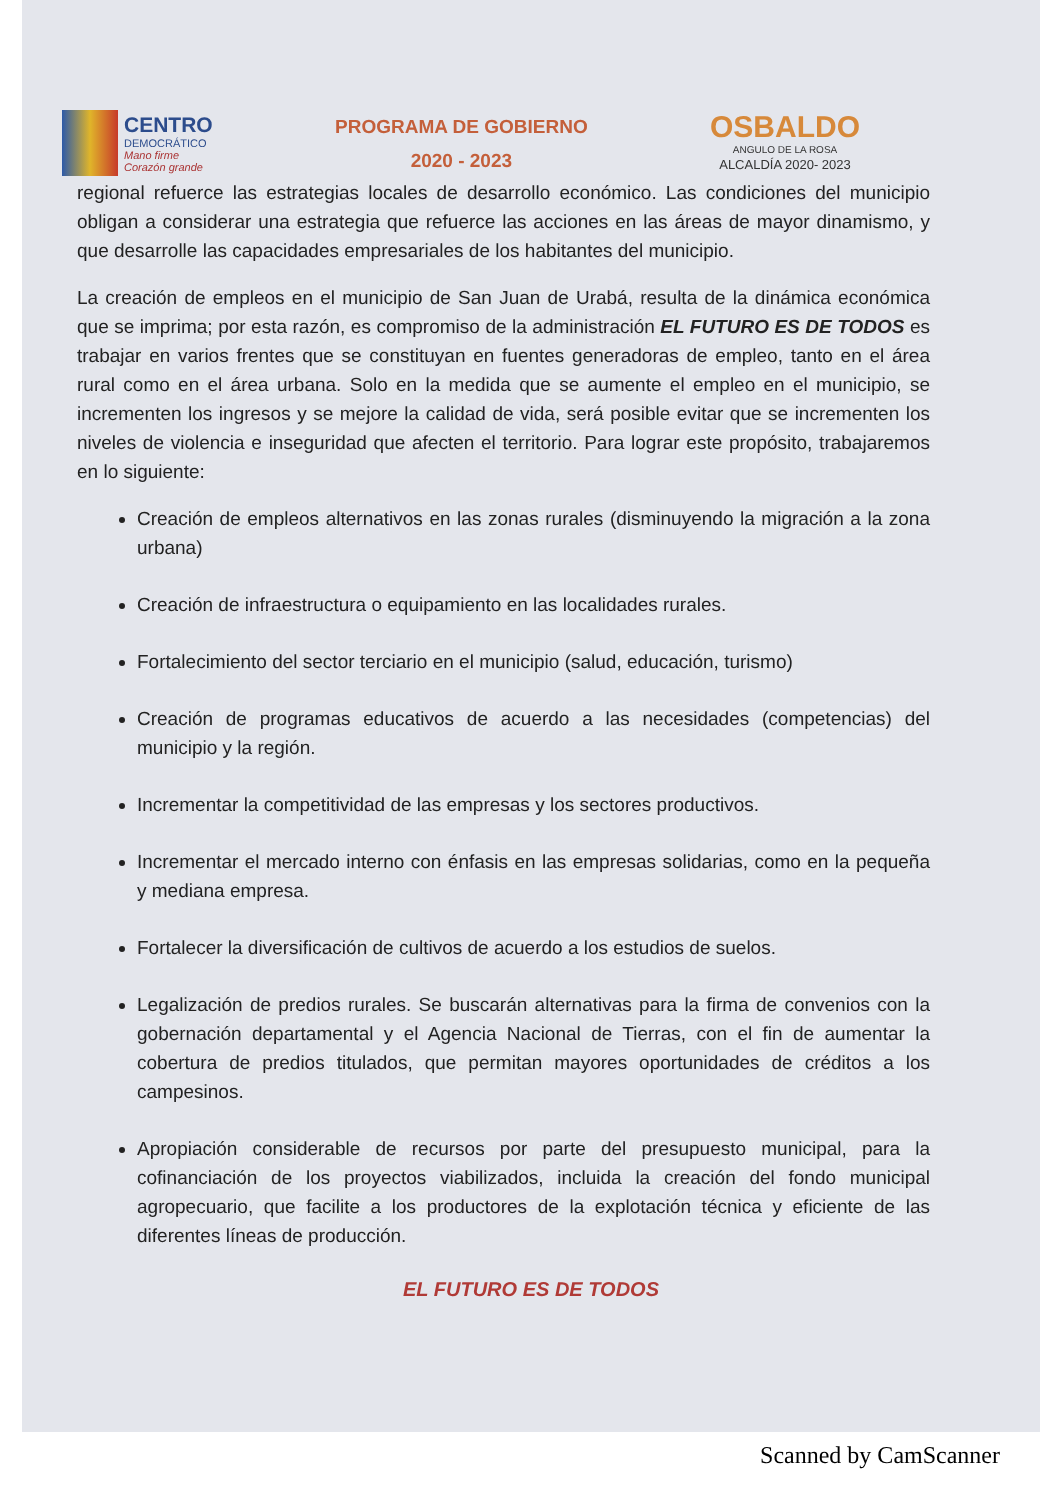CENTRO
DEMOCRÁTICO
Mano firme
Corazón grande
PROGRAMA DE GOBIERNO
2020 - 2023
OSBALDO
ANGULO DE LA ROSA
ALCALDÍA 2020- 2023
regional refuerce las estrategias locales de desarrollo económico. Las condiciones del municipio obligan a considerar una estrategia que refuerce las acciones en las áreas de mayor dinamismo, y que desarrolle las capacidades empresariales de los habitantes del municipio.
La creación de empleos en el municipio de San Juan de Urabá, resulta de la dinámica económica que se imprima; por esta razón, es compromiso de la administración EL FUTURO ES DE TODOS es trabajar en varios frentes que se constituyan en fuentes generadoras de empleo, tanto en el área rural como en el área urbana. Solo en la medida que se aumente el empleo en el municipio, se incrementen los ingresos y se mejore la calidad de vida, será posible evitar que se incrementen los niveles de violencia e inseguridad que afecten el territorio. Para lograr este propósito, trabajaremos en lo siguiente:
Creación de empleos alternativos en las zonas rurales (disminuyendo la migración a la zona urbana)
Creación de infraestructura o equipamiento en las localidades rurales.
Fortalecimiento del sector terciario en el municipio (salud, educación, turismo)
Creación de programas educativos de acuerdo a las necesidades (competencias) del municipio y la región.
Incrementar la competitividad de las empresas y los sectores productivos.
Incrementar el mercado interno con énfasis en las empresas solidarias, como en la pequeña y mediana empresa.
Fortalecer la diversificación de cultivos de acuerdo a los estudios de suelos.
Legalización de predios rurales. Se buscarán alternativas para la firma de convenios con la gobernación departamental y el Agencia Nacional de Tierras, con el fin de aumentar la cobertura de predios titulados, que permitan mayores oportunidades de créditos a los campesinos.
Apropiación considerable de recursos por parte del presupuesto municipal, para la cofinanciación de los proyectos viabilizados, incluida la creación del fondo municipal agropecuario, que facilite a los productores de la explotación técnica y eficiente de las diferentes líneas de producción.
EL FUTURO ES DE TODOS
Scanned by CamScanner